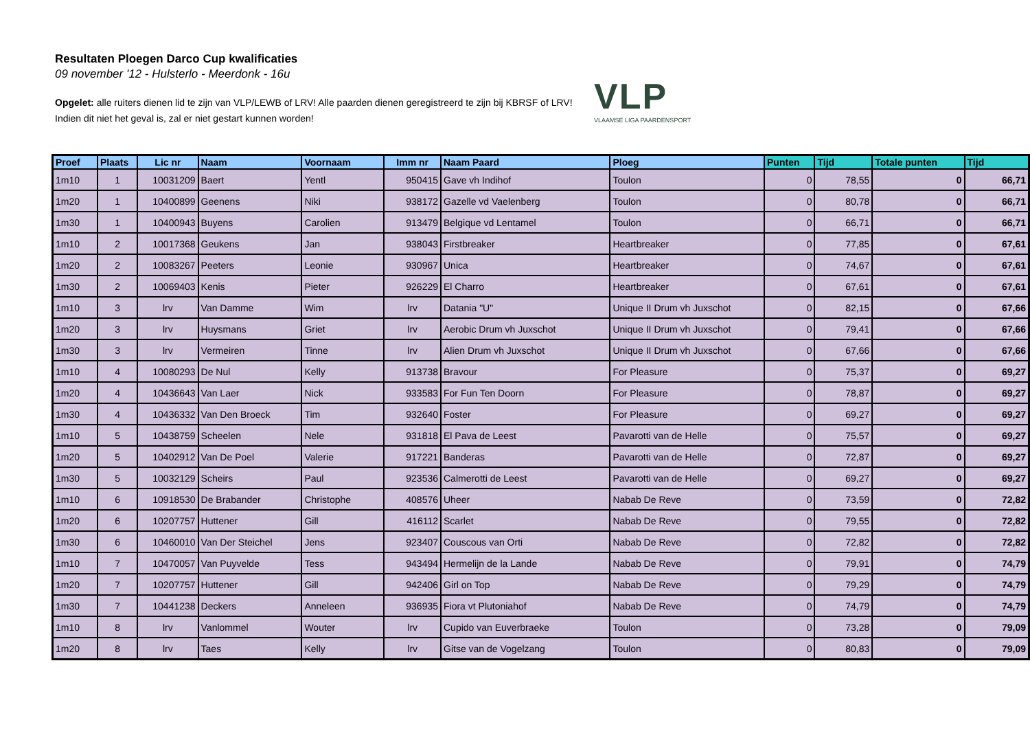Resultaten Ploegen Darco Cup kwalificaties
09 november '12 - Hulsterlo - Meerdonk - 16u
Opgelet: alle ruiters dienen lid te zijn van VLP/LEWB of LRV! Alle paarden dienen geregistreerd te zijn bij KBRSF of LRV!
Indien dit niet het geval is, zal er niet gestart kunnen worden!
VLP
VLAAMSE LIGA PAARDENSPORT
| Proef | Plaats | Lic nr | Naam | Voornaam | Imm nr | Naam Paard | Ploeg | Punten | Tijd | Totale punten | Tijd |
| --- | --- | --- | --- | --- | --- | --- | --- | --- | --- | --- | --- |
| 1m10 | 1 | 10031209 | Baert | Yentl | 950415 | Gave vh Indihof | Toulon | 0 | 78,55 | 0 | 66,71 |
| 1m20 | 1 | 10400899 | Geenens | Niki | 938172 | Gazelle vd Vaelenberg | Toulon | 0 | 80,78 | 0 | 66,71 |
| 1m30 | 1 | 10400943 | Buyens | Carolien | 913479 | Belgique vd Lentamel | Toulon | 0 | 66,71 | 0 | 66,71 |
| 1m10 | 2 | 10017368 | Geukens | Jan | 938043 | Firstbreaker | Heartbreaker | 0 | 77,85 | 0 | 67,61 |
| 1m20 | 2 | 10083267 | Peeters | Leonie | 930967 | Unica | Heartbreaker | 0 | 74,67 | 0 | 67,61 |
| 1m30 | 2 | 10069403 | Kenis | Pieter | 926229 | El Charro | Heartbreaker | 0 | 67,61 | 0 | 67,61 |
| 1m10 | 3 | lrv | Van Damme | Wim | lrv | Datania "U" | Unique II Drum vh Juxschot | 0 | 82,15 | 0 | 67,66 |
| 1m20 | 3 | lrv | Huysmans | Griet | lrv | Aerobic Drum vh Juxschot | Unique II Drum vh Juxschot | 0 | 79,41 | 0 | 67,66 |
| 1m30 | 3 | lrv | Vermeiren | Tinne | lrv | Alien Drum vh Juxschot | Unique II Drum vh Juxschot | 0 | 67,66 | 0 | 67,66 |
| 1m10 | 4 | 10080293 | De Nul | Kelly | 913738 | Bravour | For Pleasure | 0 | 75,37 | 0 | 69,27 |
| 1m20 | 4 | 10436643 | Van Laer | Nick | 933583 | For Fun Ten Doorn | For Pleasure | 0 | 78,87 | 0 | 69,27 |
| 1m30 | 4 | 10436332 | Van Den Broeck | Tim | 932640 | Foster | For Pleasure | 0 | 69,27 | 0 | 69,27 |
| 1m10 | 5 | 10438759 | Scheelen | Nele | 931818 | El Pava de Leest | Pavarotti van de Helle | 0 | 75,57 | 0 | 69,27 |
| 1m20 | 5 | 10402912 | Van De Poel | Valerie | 917221 | Banderas | Pavarotti van de Helle | 0 | 72,87 | 0 | 69,27 |
| 1m30 | 5 | 10032129 | Scheirs | Paul | 923536 | Calmerotti de Leest | Pavarotti van de Helle | 0 | 69,27 | 0 | 69,27 |
| 1m10 | 6 | 10918530 | De Brabander | Christophe | 408576 | Uheer | Nabab De Reve | 0 | 73,59 | 0 | 72,82 |
| 1m20 | 6 | 10207757 | Huttener | Gill | 416112 | Scarlet | Nabab De Reve | 0 | 79,55 | 0 | 72,82 |
| 1m30 | 6 | 10460010 | Van Der Steichel | Jens | 923407 | Couscous van Orti | Nabab De Reve | 0 | 72,82 | 0 | 72,82 |
| 1m10 | 7 | 10470057 | Van Puyvelde | Tess | 943494 | Hermelijn de la Lande | Nabab De Reve | 0 | 79,91 | 0 | 74,79 |
| 1m20 | 7 | 10207757 | Huttener | Gill | 942406 | Girl on Top | Nabab De Reve | 0 | 79,29 | 0 | 74,79 |
| 1m30 | 7 | 10441238 | Deckers | Anneleen | 936935 | Fiora vt Plutoniahof | Nabab De Reve | 0 | 74,79 | 0 | 74,79 |
| 1m10 | 8 | lrv | Vanlommel | Wouter | lrv | Cupido van Euverbraeke | Toulon | 0 | 73,28 | 0 | 79,09 |
| 1m20 | 8 | lrv | Taes | Kelly | lrv | Gitse van de Vogelzang | Toulon | 0 | 80,83 | 0 | 79,09 |